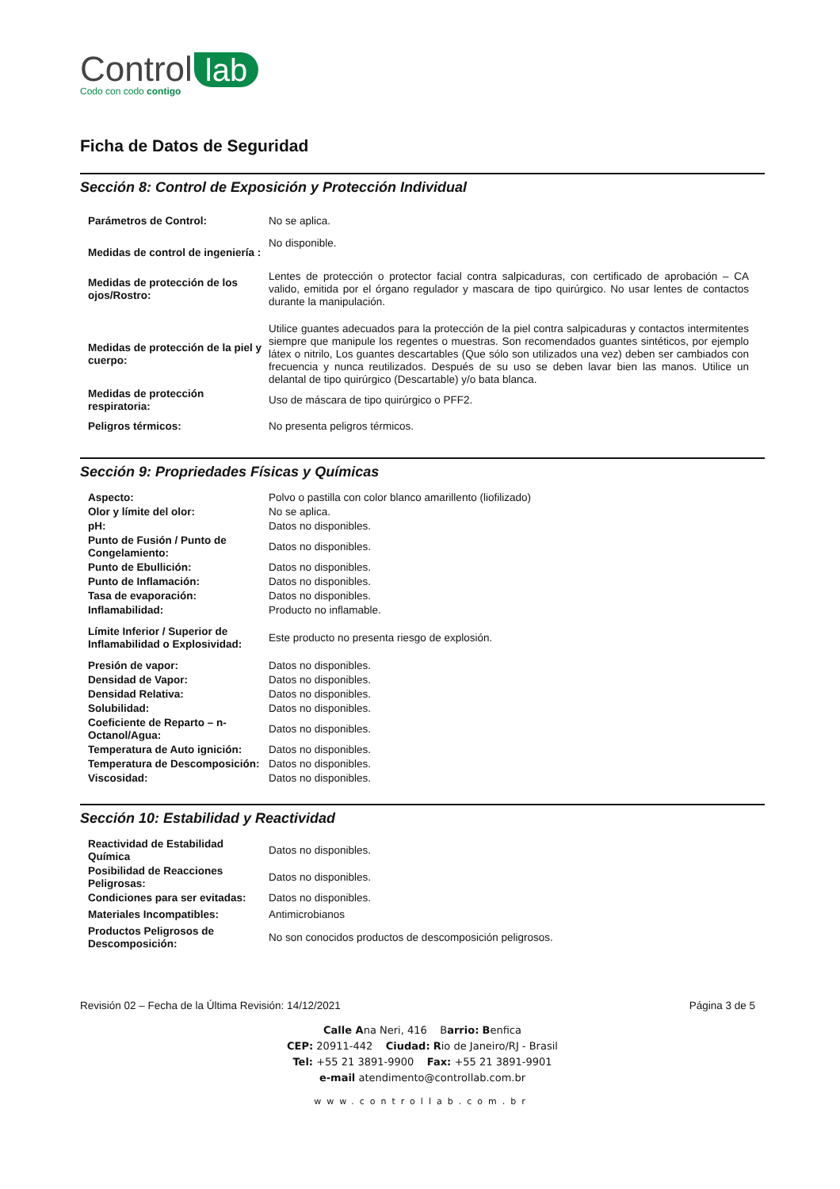Control lab
Codo con codo contigo
Ficha de Datos de Seguridad
Sección 8: Control de Exposición y Protección Individual
| Parámetros de Control: | No se aplica. |
| Medidas de control de ingeniería : | No disponible. |
| Medidas de protección de los ojos/Rostro: | Lentes de protección o protector facial contra salpicaduras, con certificado de aprobación – CA valido, emitida por el órgano regulador y mascara de tipo quirúrgico. No usar lentes de contactos durante la manipulación. |
| Medidas de protección de la piel y cuerpo: | Utilice guantes adecuados para la protección de la piel contra salpicaduras y contactos intermitentes siempre que manipule los regentes o muestras. Son recomendados guantes sintéticos, por ejemplo látex o nitrilo, Los guantes descartables (Que sólo son utilizados una vez) deben ser cambiados con frecuencia y nunca reutilizados. Después de su uso se deben lavar bien las manos. Utilice un delantal de tipo quirúrgico (Descartable) y/o bata blanca. |
| Medidas de protección respiratoria: | Uso de máscara de tipo quirúrgico o PFF2. |
| Peligros térmicos: | No presenta peligros térmicos. |
Sección 9: Propriedades Físicas y Químicas
| Aspecto: | Polvo o pastilla con color blanco amarillento (liofilizado) |
| Olor y límite del olor: | No se aplica. |
| pH: | Datos no disponibles. |
| Punto de Fusión / Punto de Congelamiento: | Datos no disponibles. |
| Punto de Ebullición: | Datos no disponibles. |
| Punto de Inflamación: | Datos no disponibles. |
| Tasa de evaporación: | Datos no disponibles. |
| Inflamabilidad: | Producto no inflamable. |
| Límite Inferior / Superior de Inflamabilidad o Explosividad: | Este producto no presenta riesgo de explosión. |
| Presión de vapor: | Datos no disponibles. |
| Densidad de Vapor: | Datos no disponibles. |
| Densidad Relativa: | Datos no disponibles. |
| Solubilidad: | Datos no disponibles. |
| Coeficiente de Reparto – n-Octanol/Agua: | Datos no disponibles. |
| Temperatura de Auto ignición: | Datos no disponibles. |
| Temperatura de Descomposición: | Datos no disponibles. |
| Viscosidad: | Datos no disponibles. |
Sección 10: Estabilidad y Reactividad
| Reactividad de Estabilidad Química | Datos no disponibles. |
| Posibilidad de Reacciones Peligrosas: | Datos no disponibles. |
| Condiciones para ser evitadas: | Datos no disponibles. |
| Materiales Incompatibles: | Antimicrobianos |
| Productos Peligrosos de Descomposición: | No son conocidos productos de descomposición peligrosos. |
Revisión 02 – Fecha de la Última Revisión: 14/12/2021 Página 3 de 5
Calle Ana Neri, 416 Barrio: Benfica
CEP: 20911-442 Ciudad: Rio de Janeiro/RJ - Brasil
Tel: +55 21 3891-9900 Fax: +55 21 3891-9901
e-mail atendimento@controllab.com.br
www.controllab.com.br